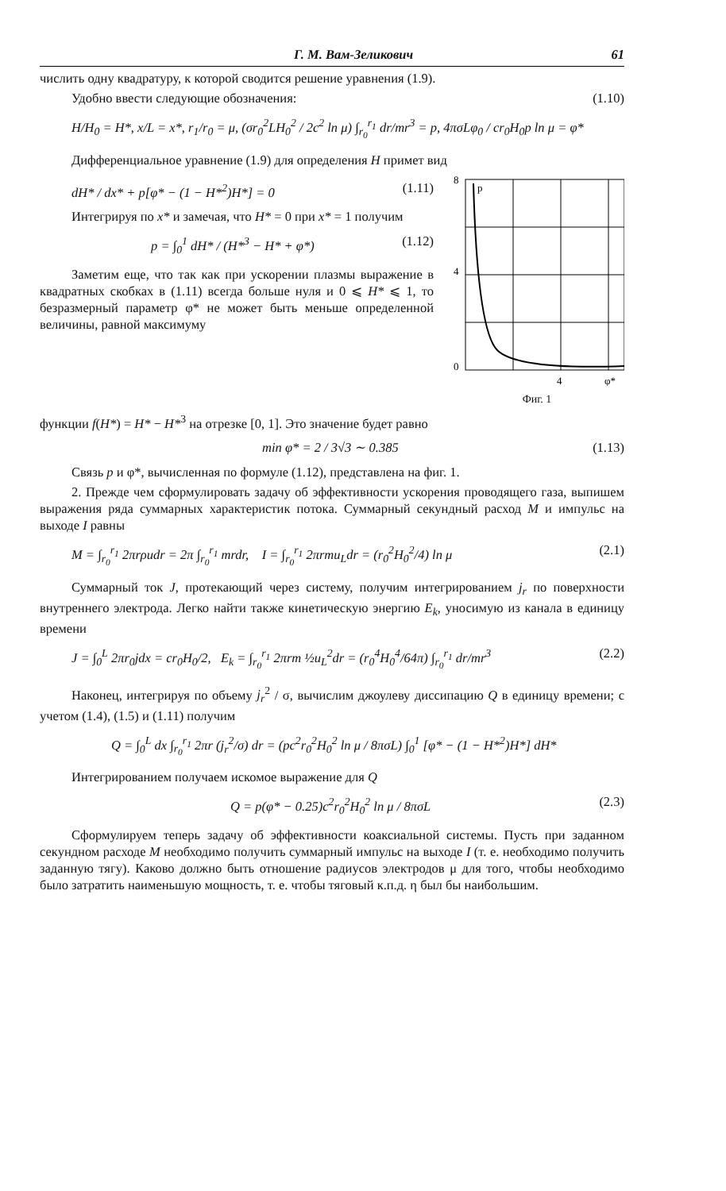Г. М. Вам-Зеликович 61
числить одну квадратуру, к которой сводится решение уравнения (1.9).
Удобно ввести следующие обозначения: (1.10)
H/H<sub>0</sub> = H*, x/L = x*, r<sub>1</sub>/r<sub>0</sub> = μ, (σr<sub>0</sub><sup>2</sup>LH<sub>0</sub><sup>2</sup> / 2c<sup>2</sup> ln μ) ∫<sub>r<sub>0</sub></sub><sup>r<sub>1</sub></sup> dr/mr<sup>3</sup> = p, 4πσLφ<sub>0</sub> / cr<sub>0</sub>H<sub>0</sub>p ln μ = φ*
Дифференциальное уравнение (1.9) для определения H примет вид
dH* / dx* + p[φ* − (1 − H*<sup>2</sup>)H*] = 0 (1.11)
Интегрируя по x* и замечая, что H* = 0 при x* = 1 получим
p = ∫<sub>0</sub><sup>1</sup> dH* / (H*<sup>3</sup> − H* + φ*) (1.12)
Заметим еще, что так как при ускорении плазмы выражение в квадратных скобках в (1.11) всегда больше нуля и 0 ⩽ H* ⩽ 1, то безразмерный параметр φ* не может быть меньше определенной величины, равной максимуму
8
4
0
p
4
φ*
Фиг. 1
функции f(H*) = H* − H*<sup>3</sup> на отрезке [0, 1]. Это значение будет равно
min φ* = 2 / 3√3 ∼ 0.385 (1.13)
Связь p и φ*, вычисленная по формуле (1.12), представлена на фиг. 1.
2. Прежде чем сформулировать задачу об эффективности ускорения проводящего газа, выпишем выражения ряда суммарных характеристик потока. Суммарный секундный расход M и импульс на выходе I равны
M = ∫<sub>r<sub>0</sub></sub><sup>r<sub>1</sub></sup> 2πrρudr = 2π ∫<sub>r<sub>0</sub></sub><sup>r<sub>1</sub></sup> mrdr, I = ∫<sub>r<sub>0</sub></sub><sup>r<sub>1</sub></sup> 2πrmu<sub>L</sub>dr = (r<sub>0</sub><sup>2</sup>H<sub>0</sub><sup>2</sup>/4) ln μ (2.1)
Суммарный ток J, протекающий через систему, получим интегрированием j<sub>r</sub> по поверхности внутреннего электрода. Легко найти также кинетическую энергию E<sub>k</sub>, уносимую из канала в единицу времени
J = ∫<sub>0</sub><sup>L</sup> 2πr<sub>0</sub>jdx = cr<sub>0</sub>H<sub>0</sub>/2, E<sub>k</sub> = ∫<sub>r<sub>0</sub></sub><sup>r<sub>1</sub></sup> 2πrm ½u<sub>L</sub><sup>2</sup>dr = (r<sub>0</sub><sup>4</sup>H<sub>0</sub><sup>4</sup>/64π) ∫<sub>r<sub>0</sub></sub><sup>r<sub>1</sub></sup> dr/mr<sup>3</sup> (2.2)
Наконец, интегрируя по объему j<sub>r</sub><sup>2</sup> / σ, вычислим джоулеву диссипацию Q в единицу времени; с учетом (1.4), (1.5) и (1.11) получим
Q = ∫<sub>0</sub><sup>L</sup> dx ∫<sub>r<sub>0</sub></sub><sup>r<sub>1</sub></sup> 2πr (j<sub>r</sub><sup>2</sup>/σ) dr = (pc<sup>2</sup>r<sub>0</sub><sup>2</sup>H<sub>0</sub><sup>2</sup> ln μ / 8πσL) ∫<sub>0</sub><sup>1</sup> [φ* − (1 − H*<sup>2</sup>)H*] dH*
Интегрированием получаем искомое выражение для Q
Q = p(φ* − 0.25)c<sup>2</sup>r<sub>0</sub><sup>2</sup>H<sub>0</sub><sup>2</sup> ln μ / 8πσL (2.3)
Сформулируем теперь задачу об эффективности коаксиальной системы. Пусть при заданном секундном расходе M необходимо получить суммарный импульс на выходе I (т. е. необходимо получить заданную тягу). Каково должно быть отношение радиусов электродов μ для того, чтобы необходимо было затратить наименьшую мощность, т. е. чтобы тяговый к.п.д. η был бы наибольшим.